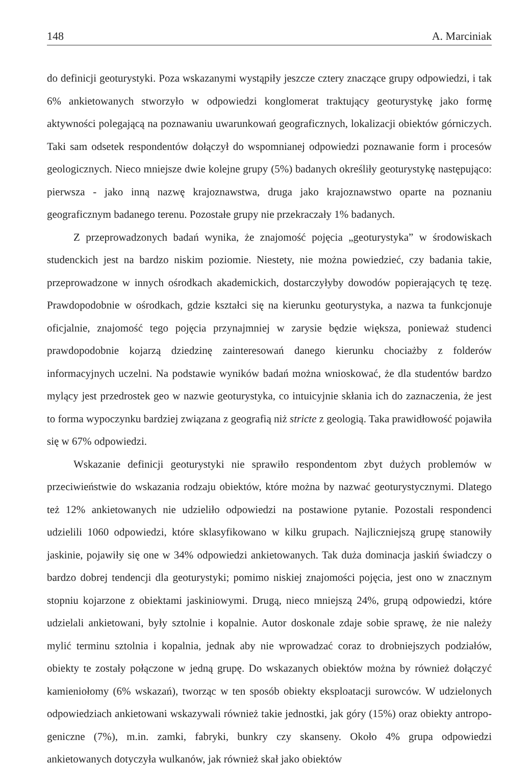148 A. Marciniak
do definicji geoturystyki. Poza wskazanymi wystąpiły jeszcze cztery znaczące grupy odpowiedzi, i tak 6% ankietowanych stworzyło w odpowiedzi konglomerat traktujący geoturystykę jako formę aktywności polegającą na poznawaniu uwarunkowań geograficznych, lokalizacji obiektów górniczych. Taki sam odsetek respondentów dołączył do wspomnianej odpowiedzi poznawanie form i procesów geologicznych. Nieco mniejsze dwie kolejne grupy (5%) badanych określiły geoturystykę następująco: pierwsza - jako inną nazwę krajoznawstwa, druga jako krajoznawstwo oparte na poznaniu geograficznym badanego terenu. Pozostałe grupy nie przekraczały 1% badanych.
Z przeprowadzonych badań wynika, że znajomość pojęcia „geoturystyka” w środowiskach studenckich jest na bardzo niskim poziomie. Niestety, nie można powiedzieć, czy badania takie, przeprowadzone w innych ośrodkach akademickich, dostarczyłyby dowodów popierających tę tezę. Prawdopodobnie w ośrodkach, gdzie kształci się na kierunku geoturystyka, a nazwa ta funkcjonuje oficjalnie, znajomość tego pojęcia przynajmniej w zarysie będzie większa, ponieważ studenci prawdopodobnie kojarzą dziedzinę zainteresowań danego kierunku chociażby z folderów informacyjnych uczelni. Na podstawie wyników badań można wnioskować, że dla studentów bardzo mylący jest przedrostek geo w nazwie geoturystyka, co intuicyjnie skłania ich do zaznaczenia, że jest to forma wypoczynku bardziej związana z geografią niż stricte z geologią. Taka prawidłowość pojawiła się w 67% odpowiedzi.
Wskazanie definicji geoturystyki nie sprawiło respondentom zbyt dużych problemów w przeciwieństwie do wskazania rodzaju obiektów, które można by nazwać geoturystycznymi. Dlatego też 12% ankietowanych nie udzieliło odpowiedzi na postawione pytanie. Pozostali respondenci udzielili 1060 odpowiedzi, które sklasyfikowano w kilku grupach. Najliczniejszą grupę stanowiły jaskinie, pojawiły się one w 34% odpowiedzi ankietowanych. Tak duża dominacja jaskiń świadczy o bardzo dobrej tendencji dla geoturystyki; pomimo niskiej znajomości pojęcia, jest ono w znacznym stopniu kojarzone z obiektami jaskiniowymi. Drugą, nieco mniejszą 24%, grupą odpowiedzi, które udzielali ankietowani, były sztolnie i kopalnie. Autor doskonale zdaje sobie sprawę, że nie należy mylić terminu sztolnia i kopalnia, jednak aby nie wprowadzać coraz to drobniejszych podziałów, obiekty te zostały połączone w jedną grupę. Do wskazanych obiektów można by również dołączyć kamieniołomy (6% wskazań), tworząc w ten sposób obiekty eksploatacji surowców. W udzielonych odpowiedziach ankietowani wskazywali również takie jednostki, jak góry (15%) oraz obiekty antropo-geniczne (7%), m.in. zamki, fabryki, bunkry czy skanseny. Około 4% grupa odpowiedzi ankietowanych dotyczyła wulkanów, jak również skał jako obiektów